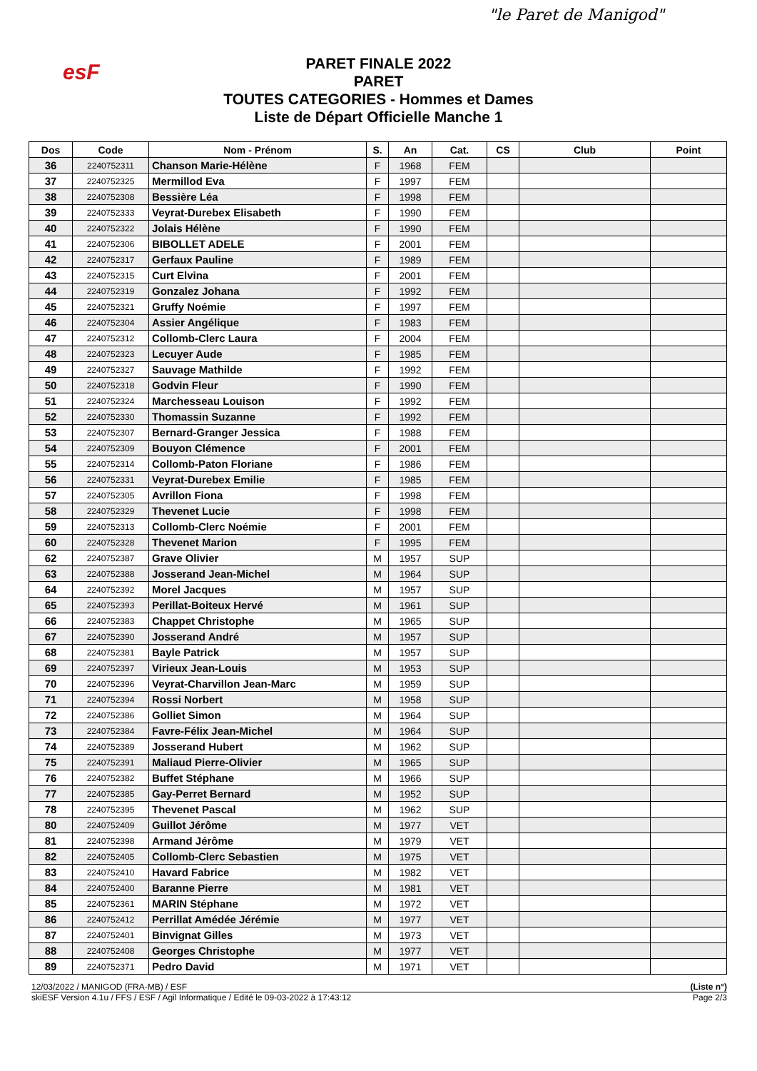esF
"le Paret de Manigod"
PARET FINALE 2022
PARET
TOUTES CATEGORIES - Hommes et Dames
Liste de Départ Officielle Manche 1
| Dos | Code | Nom - Prénom | S. | An | Cat. | CS | Club | Point |
| --- | --- | --- | --- | --- | --- | --- | --- | --- |
| 36 | 2240752311 | Chanson Marie-Hélène | F | 1968 | FEM | | | |
| 37 | 2240752325 | Mermillod Eva | F | 1997 | FEM | | | |
| 38 | 2240752308 | Bessière Léa | F | 1998 | FEM | | | |
| 39 | 2240752333 | Veyrat-Durebex Elisabeth | F | 1990 | FEM | | | |
| 40 | 2240752322 | Jolais Hélène | F | 1990 | FEM | | | |
| 41 | 2240752306 | BIBOLLET ADELE | F | 2001 | FEM | | | |
| 42 | 2240752317 | Gerfaux Pauline | F | 1989 | FEM | | | |
| 43 | 2240752315 | Curt Elvina | F | 2001 | FEM | | | |
| 44 | 2240752319 | Gonzalez Johana | F | 1992 | FEM | | | |
| 45 | 2240752321 | Gruffy Noémie | F | 1997 | FEM | | | |
| 46 | 2240752304 | Assier Angélique | F | 1983 | FEM | | | |
| 47 | 2240752312 | Collomb-Clerc Laura | F | 2004 | FEM | | | |
| 48 | 2240752323 | Lecuyer Aude | F | 1985 | FEM | | | |
| 49 | 2240752327 | Sauvage Mathilde | F | 1992 | FEM | | | |
| 50 | 2240752318 | Godvin Fleur | F | 1990 | FEM | | | |
| 51 | 2240752324 | Marchesseau Louison | F | 1992 | FEM | | | |
| 52 | 2240752330 | Thomassin Suzanne | F | 1992 | FEM | | | |
| 53 | 2240752307 | Bernard-Granger Jessica | F | 1988 | FEM | | | |
| 54 | 2240752309 | Bouyon Clémence | F | 2001 | FEM | | | |
| 55 | 2240752314 | Collomb-Paton Floriane | F | 1986 | FEM | | | |
| 56 | 2240752331 | Veyrat-Durebex Emilie | F | 1985 | FEM | | | |
| 57 | 2240752305 | Avrillon Fiona | F | 1998 | FEM | | | |
| 58 | 2240752329 | Thevenet Lucie | F | 1998 | FEM | | | |
| 59 | 2240752313 | Collomb-Clerc Noémie | F | 2001 | FEM | | | |
| 60 | 2240752328 | Thevenet Marion | F | 1995 | FEM | | | |
| 62 | 2240752387 | Grave Olivier | M | 1957 | SUP | | | |
| 63 | 2240752388 | Josserand Jean-Michel | M | 1964 | SUP | | | |
| 64 | 2240752392 | Morel Jacques | M | 1957 | SUP | | | |
| 65 | 2240752393 | Perillat-Boiteux Hervé | M | 1961 | SUP | | | |
| 66 | 2240752383 | Chappet Christophe | M | 1965 | SUP | | | |
| 67 | 2240752390 | Josserand André | M | 1957 | SUP | | | |
| 68 | 2240752381 | Bayle Patrick | M | 1957 | SUP | | | |
| 69 | 2240752397 | Virieux Jean-Louis | M | 1953 | SUP | | | |
| 70 | 2240752396 | Veyrat-Charvillon Jean-Marc | M | 1959 | SUP | | | |
| 71 | 2240752394 | Rossi Norbert | M | 1958 | SUP | | | |
| 72 | 2240752386 | Golliet Simon | M | 1964 | SUP | | | |
| 73 | 2240752384 | Favre-Félix Jean-Michel | M | 1964 | SUP | | | |
| 74 | 2240752389 | Josserand Hubert | M | 1962 | SUP | | | |
| 75 | 2240752391 | Maliaud Pierre-Olivier | M | 1965 | SUP | | | |
| 76 | 2240752382 | Buffet Stéphane | M | 1966 | SUP | | | |
| 77 | 2240752385 | Gay-Perret Bernard | M | 1952 | SUP | | | |
| 78 | 2240752395 | Thevenet Pascal | M | 1962 | SUP | | | |
| 80 | 2240752409 | Guillot Jérôme | M | 1977 | VET | | | |
| 81 | 2240752398 | Armand Jérôme | M | 1979 | VET | | | |
| 82 | 2240752405 | Collomb-Clerc Sebastien | M | 1975 | VET | | | |
| 83 | 2240752410 | Havard Fabrice | M | 1982 | VET | | | |
| 84 | 2240752400 | Baranne Pierre | M | 1981 | VET | | | |
| 85 | 2240752361 | MARIN Stéphane | M | 1972 | VET | | | |
| 86 | 2240752412 | Perrillat Amédée Jérémie | M | 1977 | VET | | | |
| 87 | 2240752401 | Binvignat Gilles | M | 1973 | VET | | | |
| 88 | 2240752408 | Georges Christophe | M | 1977 | VET | | | |
| 89 | 2240752371 | Pedro David | M | 1971 | VET | | | |
12/03/2022 / MANIGOD (FRA-MB) / ESF (Liste n°)
skiESF Version 4.1u / FFS / ESF / Agil Informatique / Edité le 09-03-2022 à 17:43:12 Page 2/3